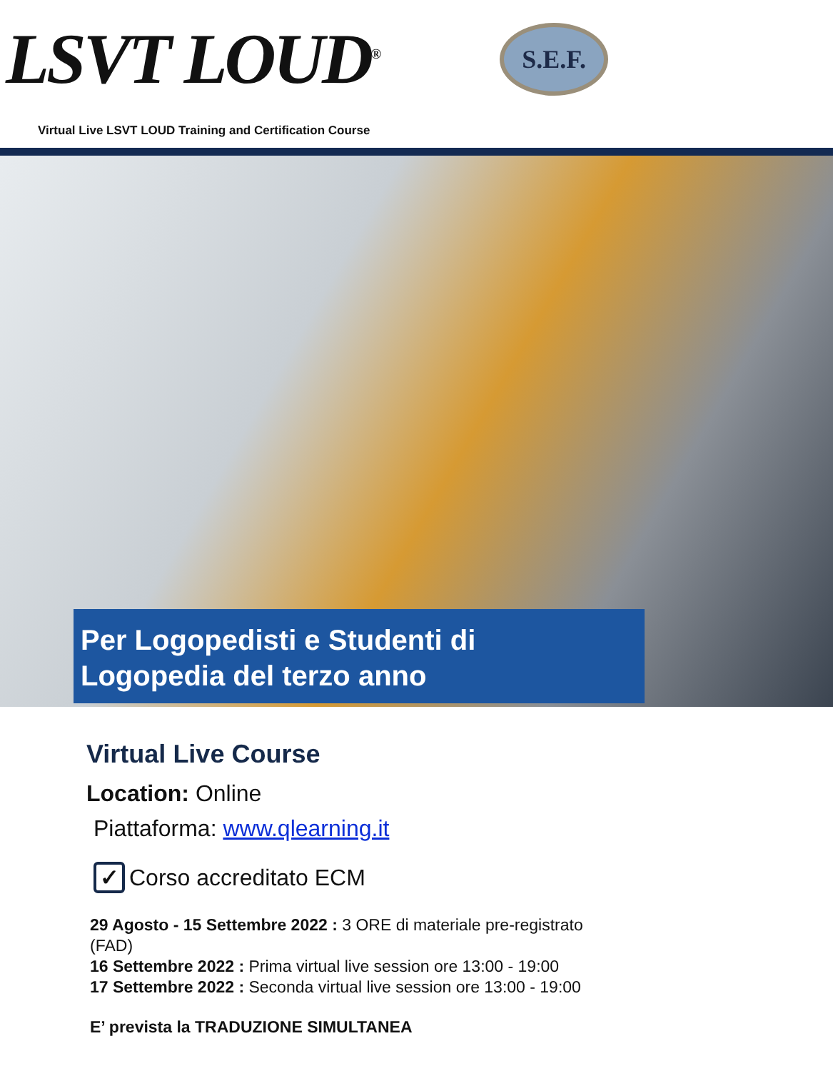LSVT LOUD<sup>®</sup>
S.E.F.
Virtual Live LSVT LOUD Training and Certification Course
Per Logopedisti e Studenti di
Logopedia del terzo anno
Virtual Live Course
Location: Online
Piattaforma: www.qlearning.it
✓ Corso accreditato ECM
29 Agosto - 15 Settembre 2022 : 3 ORE di materiale pre-registrato (FAD)
16 Settembre 2022 : Prima virtual live session ore 13:00 - 19:00
17 Settembre 2022 : Seconda virtual live session ore 13:00 - 19:00
E’ prevista la TRADUZIONE SIMULTANEA